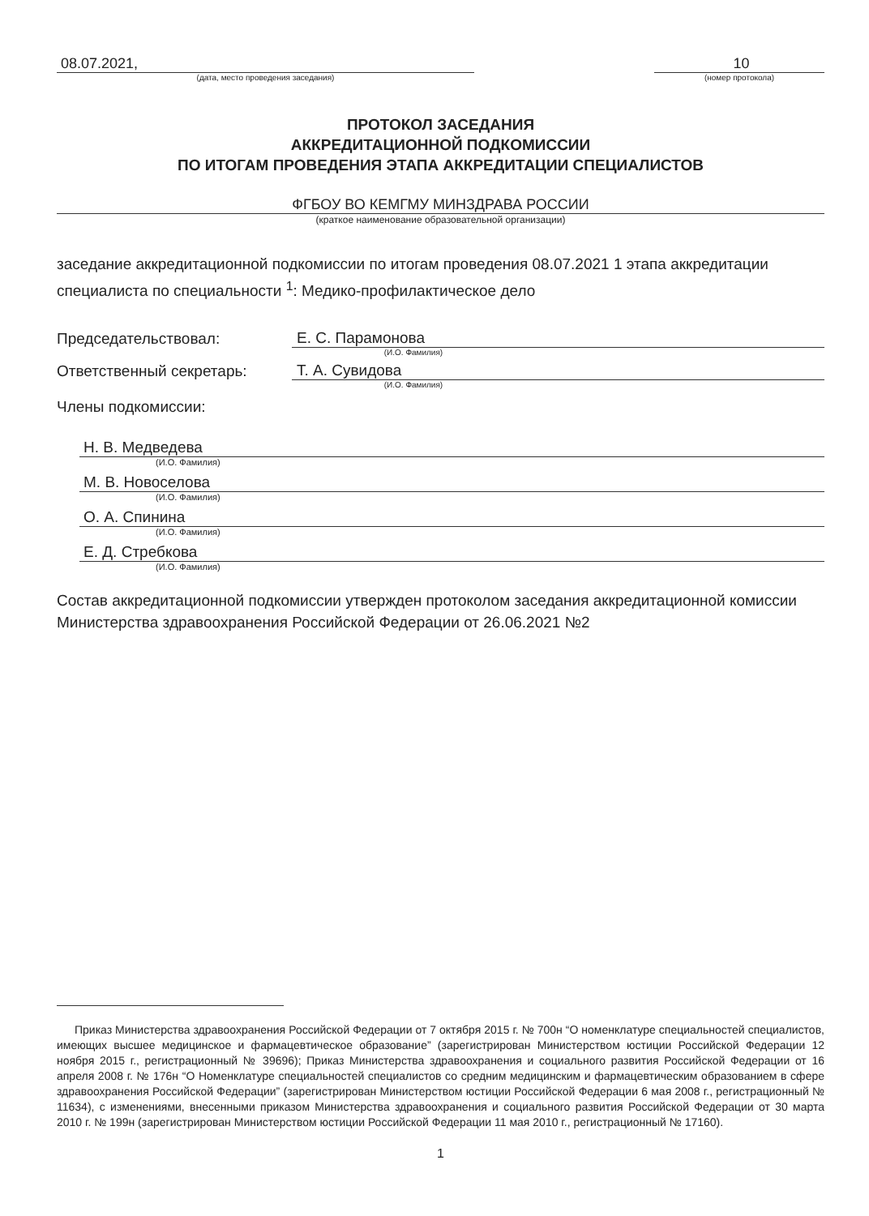08.07.2021,
(дата, место проведения заседания)
10
(номер протокола)
ПРОТОКОЛ ЗАСЕДАНИЯ
АККРЕДИТАЦИОННОЙ ПОДКОМИССИИ
ПО ИТОГАМ ПРОВЕДЕНИЯ ЭТАПА АККРЕДИТАЦИИ СПЕЦИАЛИСТОВ
ФГБОУ ВО КЕМГМУ МИНЗДРАВА РОССИИ
(краткое наименование образовательной организации)
заседание аккредитационной подкомиссии по итогам проведения 08.07.2021 1 этапа аккредитации специалиста по специальности <sup>1</sup>: Медико-профилактическое дело
Председательствовал: Е. С. Парамонова
(И.О. Фамилия)
Ответственный секретарь: Т. А. Сувидова
(И.О. Фамилия)
Члены подкомиссии:
Н. В. Медведева
(И.О. Фамилия)
М. В. Новоселова
(И.О. Фамилия)
О. А. Спинина
(И.О. Фамилия)
Е. Д. Стребкова
(И.О. Фамилия)
Состав аккредитационной подкомиссии утвержден протоколом заседания аккредитационной комиссии Министерства здравоохранения Российской Федерации от 26.06.2021 №2
Приказ Министерства здравоохранения Российской Федерации от 7 октября 2015 г. № 700н “О номенклатуре специальностей специалистов, имеющих высшее медицинское и фармацевтическое образование” (зарегистрирован Министерством юстиции Российской Федерации 12 ноября 2015 г., регистрационный № 39696); Приказ Министерства здравоохранения и социального развития Российской Федерации от 16 апреля 2008 г. № 176н “О Номенклатуре специальностей специалистов со средним медицинским и фармацевтическим образованием в сфере здравоохранения Российской Федерации” (зарегистрирован Министерством юстиции Российской Федерации 6 мая 2008 г., регистрационный № 11634), с изменениями, внесенными приказом Министерства здравоохранения и социального развития Российской Федерации от 30 марта 2010 г. № 199н (зарегистрирован Министерством юстиции Российской Федерации 11 мая 2010 г., регистрационный № 17160).
1